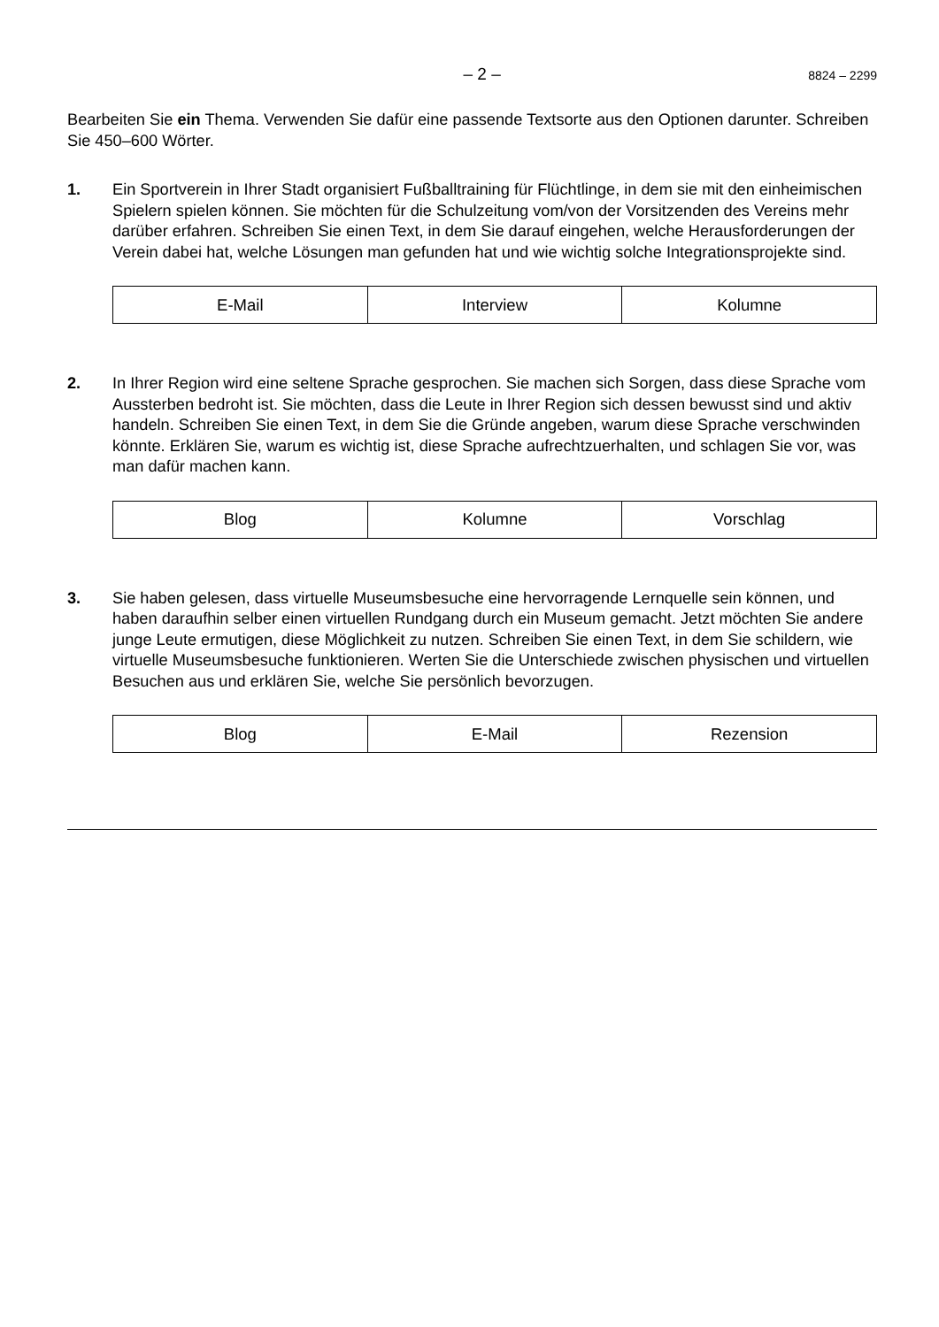– 2 – 8824 – 2299
Bearbeiten Sie ein Thema. Verwenden Sie dafür eine passende Textsorte aus den Optionen darunter. Schreiben Sie 450–600 Wörter.
1. Ein Sportverein in Ihrer Stadt organisiert Fußballtraining für Flüchtlinge, in dem sie mit den einheimischen Spielern spielen können. Sie möchten für die Schulzeitung vom/von der Vorsitzenden des Vereins mehr darüber erfahren. Schreiben Sie einen Text, in dem Sie darauf eingehen, welche Herausforderungen der Verein dabei hat, welche Lösungen man gefunden hat und wie wichtig solche Integrationsprojekte sind.
| E-Mail | Interview | Kolumne |
2. In Ihrer Region wird eine seltene Sprache gesprochen. Sie machen sich Sorgen, dass diese Sprache vom Aussterben bedroht ist. Sie möchten, dass die Leute in Ihrer Region sich dessen bewusst sind und aktiv handeln. Schreiben Sie einen Text, in dem Sie die Gründe angeben, warum diese Sprache verschwinden könnte. Erklären Sie, warum es wichtig ist, diese Sprache aufrechtzuerhalten, und schlagen Sie vor, was man dafür machen kann.
| Blog | Kolumne | Vorschlag |
3. Sie haben gelesen, dass virtuelle Museumsbesuche eine hervorragende Lernquelle sein können, und haben daraufhin selber einen virtuellen Rundgang durch ein Museum gemacht. Jetzt möchten Sie andere junge Leute ermutigen, diese Möglichkeit zu nutzen. Schreiben Sie einen Text, in dem Sie schildern, wie virtuelle Museumsbesuche funktionieren. Werten Sie die Unterschiede zwischen physischen und virtuellen Besuchen aus und erklären Sie, welche Sie persönlich bevorzugen.
| Blog | E-Mail | Rezension |